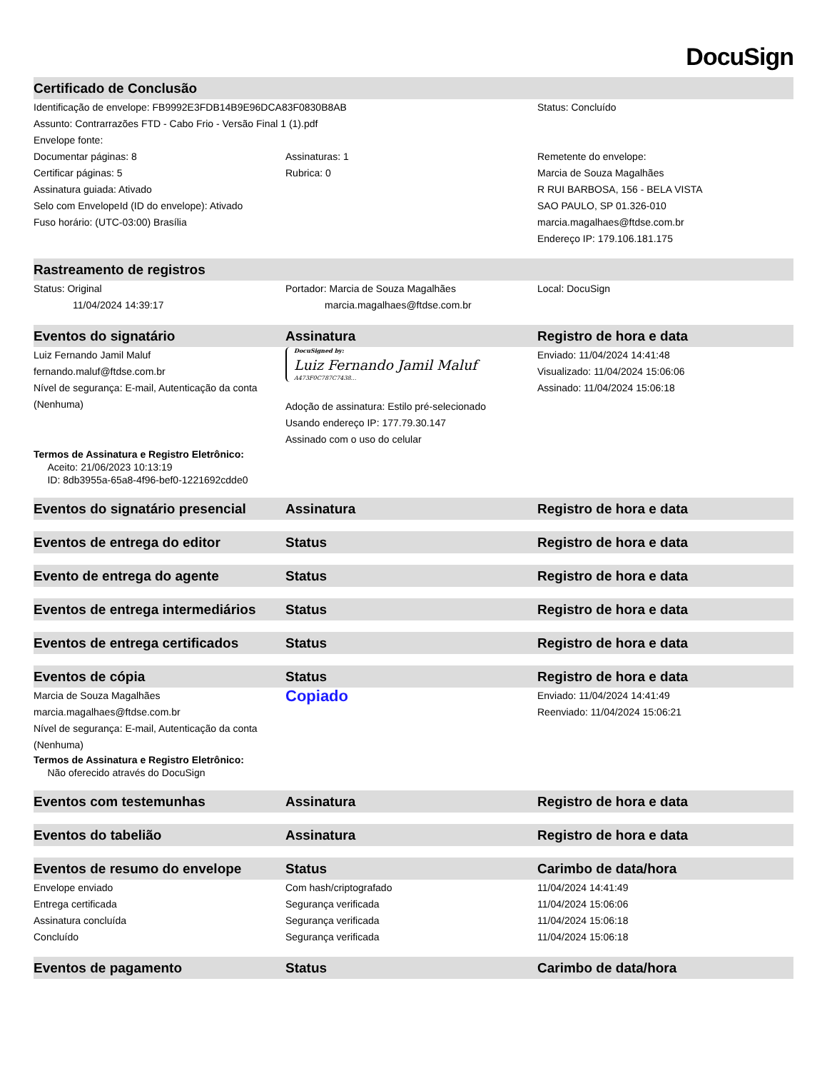DocuSign
| Certificado de Conclusão | | |
| --- | --- | --- |
| Identificação de envelope: FB9992E3FDB14B9E96DCA83F0830B8AB | | Status: Concluído |
| Assunto: Contrarrazões FTD - Cabo Frio - Versão Final 1 (1).pdf | | |
| Envelope fonte: | | |
| Documentar páginas: 8 | Assinaturas: 1 | Remetente do envelope: |
| Certificar páginas: 5 | Rubrica: 0 | Marcia de Souza Magalhães |
| Assinatura guiada: Ativado | | R RUI BARBOSA, 156 - BELA VISTA |
| Selo com EnvelopeId (ID do envelope): Ativado | | SAO PAULO, SP 01.326-010 |
| Fuso horário: (UTC-03:00) Brasília | | marcia.magalhaes@ftdse.com.br |
| | | Endereço IP: 179.106.181.175 |
| Rastreamento de registros | | |
| Status: Original | Portador: Marcia de Souza Magalhães | Local: DocuSign |
| 11/04/2024 14:39:17 | marcia.magalhaes@ftdse.com.br | |
| Eventos do signatário | Assinatura | Registro de hora e data |
| Luiz Fernando Jamil Maluf fernando.maluf@ftdse.com.br Nível de segurança: E-mail, Autenticação da conta (Nenhuma) | DocuSigned by: Luiz Fernando Jamil Maluf A473F0C787C7438... Adoção de assinatura: Estilo pré-selecionado Usando endereço IP: 177.79.30.147 Assinado com o uso do celular | Enviado: 11/04/2024 14:41:48 Visualizado: 11/04/2024 15:06:06 Assinado: 11/04/2024 15:06:18 |
| Termos de Assinatura e Registro Eletrônico: Aceito: 21/06/2023 10:13:19 ID: 8db3955a-65a8-4f96-bef0-1221692cdde0 | | |
| Eventos do signatário presencial | Assinatura | Registro de hora e data |
| Eventos de entrega do editor | Status | Registro de hora e data |
| Evento de entrega do agente | Status | Registro de hora e data |
| Eventos de entrega intermediários | Status | Registro de hora e data |
| Eventos de entrega certificados | Status | Registro de hora e data |
| Eventos de cópia | Status | Registro de hora e data |
| Marcia de Souza Magalhães marcia.magalhaes@ftdse.com.br Nível de segurança: E-mail, Autenticação da conta (Nenhuma) | Copiado | Enviado: 11/04/2024 14:41:49 Reenviado: 11/04/2024 15:06:21 |
| Termos de Assinatura e Registro Eletrônico: Não oferecido através do DocuSign | | |
| Eventos com testemunhas | Assinatura | Registro de hora e data |
| Eventos do tabelião | Assinatura | Registro de hora e data |
| Eventos de resumo do envelope | Status | Carimbo de data/hora |
| Envelope enviado | Com hash/criptografado | 11/04/2024 14:41:49 |
| Entrega certificada | Segurança verificada | 11/04/2024 15:06:06 |
| Assinatura concluída | Segurança verificada | 11/04/2024 15:06:18 |
| Concluído | Segurança verificada | 11/04/2024 15:06:18 |
| Eventos de pagamento | Status | Carimbo de data/hora |